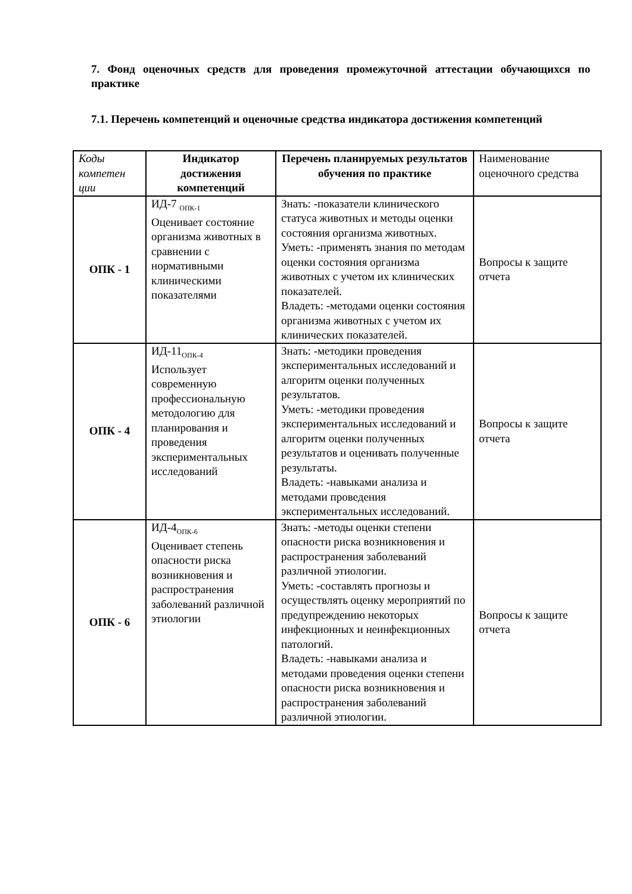7. Фонд оценочных средств для проведения промежуточной аттестации обучающихся по практике
7.1. Перечень компетенций и оценочные средства индикатора достижения компетенций
| Коды компетен ции | Индикатор достижения компетенций | Перечень планируемых результатов обучения по практике | Наименование оценочного средства |
| --- | --- | --- | --- |
| ОПК - 1 | ИД-7 <sub>ОПК-1</sub> Оценивает состояние организма животных в сравнении с нормативными клиническими показателями | Знать: -показатели клинического статуса животных и методы оценки состояния организма животных. Уметь: -применять знания по методам оценки состояния организма животных с учетом их клинических показателей. Владеть: -методами оценки состояния организма животных с учетом их клинических показателей. | Вопросы к защите отчета |
| ОПК - 4 | ИД-11<sub>ОПК-4</sub> Использует современную профессиональную методологию для планирования и проведения экспериментальных исследований | Знать: -методики проведения экспериментальных исследований и алгоритм оценки полученных результатов. Уметь: -методики проведения экспериментальных исследований и алгоритм оценки полученных результатов и оценивать полученные результаты. Владеть: -навыками анализа и методами проведения экспериментальных исследований. | Вопросы к защите отчета |
| ОПК - 6 | ИД-4<sub>ОПК-6</sub> Оценивает степень опасности риска возникновения и распространения заболеваний различной этиологии | Знать: -методы оценки степени опасности риска возникновения и распространения заболеваний различной этиологии. Уметь: -составлять прогнозы и осуществлять оценку мероприятий по предупреждению некоторых инфекционных и неинфекционных патологий. Владеть: -навыками анализа и методами проведения оценки степени опасности риска возникновения и распространения заболеваний различной этиологии. | Вопросы к защите отчета |